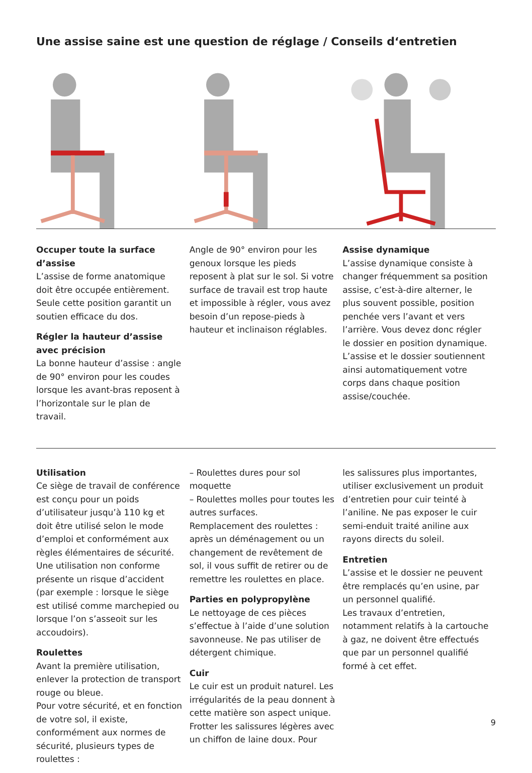Une assise saine est une question de réglage / Conseils d‘entretien
Occuper toute la surface d’assise
L’assise de forme anatomique doit être occupée entièrement. Seule cette position garantit un soutien efficace du dos.
Régler la hauteur d’assise avec précision
La bonne hauteur d’assise : angle de 90° environ pour les coudes lorsque les avant-bras reposent à l’horizontale sur le plan de travail.
Angle de 90° environ pour les genoux lorsque les pieds reposent à plat sur le sol. Si votre surface de travail est trop haute et impossible à régler, vous avez besoin d’un repose-pieds à hauteur et inclinaison réglables.
Assise dynamique
L’assise dynamique consiste à changer fréquemment sa position assise, c’est-à-dire alterner, le plus souvent possible, position penchée vers l’avant et vers l’arrière. Vous devez donc régler le dossier en position dynamique. L’assise et le dossier soutiennent ainsi automatiquement votre corps dans chaque position assise/couchée.
Utilisation
Ce siège de travail de conférence est conçu pour un poids d’utilisateur jusqu’à 110 kg et doit être utilisé selon le mode d’emploi et conformément aux règles élémentaires de sécurité. Une utilisation non conforme présente un risque d’accident (par exemple : lorsque le siège est utilisé comme marchepied ou lorsque l’on s’asseoit sur les accoudoirs).
Roulettes
Avant la première utilisation, enlever la protection de transport rouge ou bleue.
Pour votre sécurité, et en fonction de votre sol, il existe, conformément aux normes de sécurité, plusieurs types de roulettes :
– Roulettes dures pour sol moquette
– Roulettes molles pour toutes les autres surfaces.
Remplacement des roulettes : après un déménagement ou un changement de revêtement de sol, il vous suffit de retirer ou de remettre les roulettes en place.
Parties en polypropylène
Le nettoyage de ces pièces s’effectue à l’aide d’une solution savonneuse. Ne pas utiliser de détergent chimique.
Cuir
Le cuir est un produit naturel. Les irrégularités de la peau donnent à cette matière son aspect unique. Frotter les salissures légères avec un chiffon de laine doux. Pour
les salissures plus importantes, utiliser exclusivement un produit d’entretien pour cuir teinté à l’aniline. Ne pas exposer le cuir semi-enduit traité aniline aux rayons directs du soleil.
Entretien
L’assise et le dossier ne peuvent être remplacés qu’en usine, par un personnel qualifié.
Les travaux d’entretien, notamment relatifs à la cartouche à gaz, ne doivent être effectués que par un personnel qualifié formé à cet effet.
9